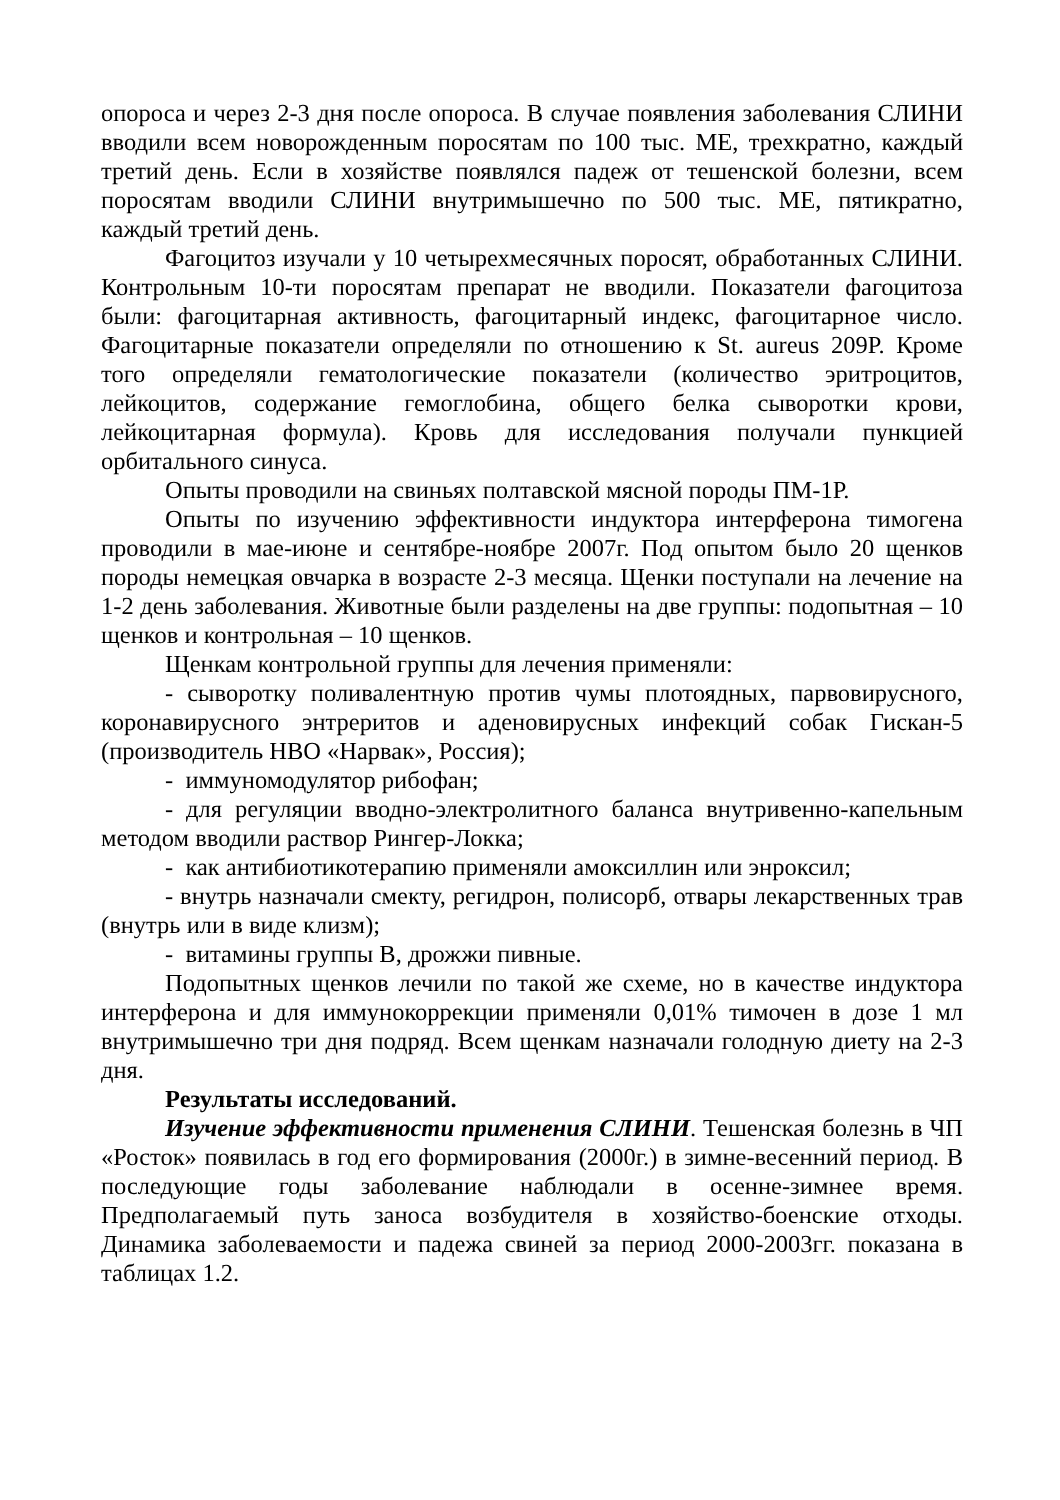опороса и через 2-3 дня после опороса. В случае появления заболевания СЛИНИ вводили всем новорожденным поросятам по 100 тыс. МЕ, трехкратно, каждый третий день. Если в хозяйстве появлялся падеж от тешенской болезни, всем поросятам вводили СЛИНИ внутримышечно по 500 тыс. МЕ, пятикратно, каждый третий день.
Фагоцитоз изучали у 10 четырехмесячных поросят, обработанных СЛИНИ. Контрольным 10-ти поросятам препарат не вводили. Показатели фагоцитоза были: фагоцитарная активность, фагоцитарный индекс, фагоцитарное число. Фагоцитарные показатели определяли по отношению к St. aureus 209P. Кроме того определяли гематологические показатели (количество эритроцитов, лейкоцитов, содержание гемоглобина, общего белка сыворотки крови, лейкоцитарная формула). Кровь для исследования получали пункцией орбитального синуса.
Опыты проводили на свиньях полтавской мясной породы ПМ-1Р.
Опыты по изучению эффективности индуктора интерферона тимогена проводили в мае-июне и сентябре-ноябре 2007г. Под опытом было 20 щенков породы немецкая овчарка в возрасте 2-3 месяца. Щенки поступали на лечение на 1-2 день заболевания. Животные были разделены на две группы: подопытная – 10 щенков и контрольная – 10 щенков.
Щенкам контрольной группы для лечения применяли:
- сыворотку поливалентную против чумы плотоядных, парвовирусного, коронавирусного энтреритов и аденовирусных инфекций собак Гискан-5 (производитель НВО «Нарвак», Россия);
- иммуномодулятор рибофан;
- для регуляции вводно-электролитного баланса внутривенно-капельным методом вводили раствор Рингер-Локка;
- как антибиотикотерапию применяли амоксиллин или энроксил;
- внутрь назначали смекту, регидрон, полисорб, отвары лекарственных трав (внутрь или в виде клизм);
- витамины группы В, дрожжи пивные.
Подопытных щенков лечили по такой же схеме, но в качестве индуктора интерферона и для иммунокоррекции применяли 0,01% тимочен в дозе 1 мл внутримышечно три дня подряд. Всем щенкам назначали голодную диету на 2-3 дня.
Результаты исследований.
Изучение эффективности применения СЛИНИ. Тешенская болезнь в ЧП «Росток» появилась в год его формирования (2000г.) в зимне-весенний период. В последующие годы заболевание наблюдали в осенне-зимнее время. Предполагаемый путь заноса возбудителя в хозяйство-боенские отходы. Динамика заболеваемости и падежа свиней за период 2000-2003гг. показана в таблицах 1.2.